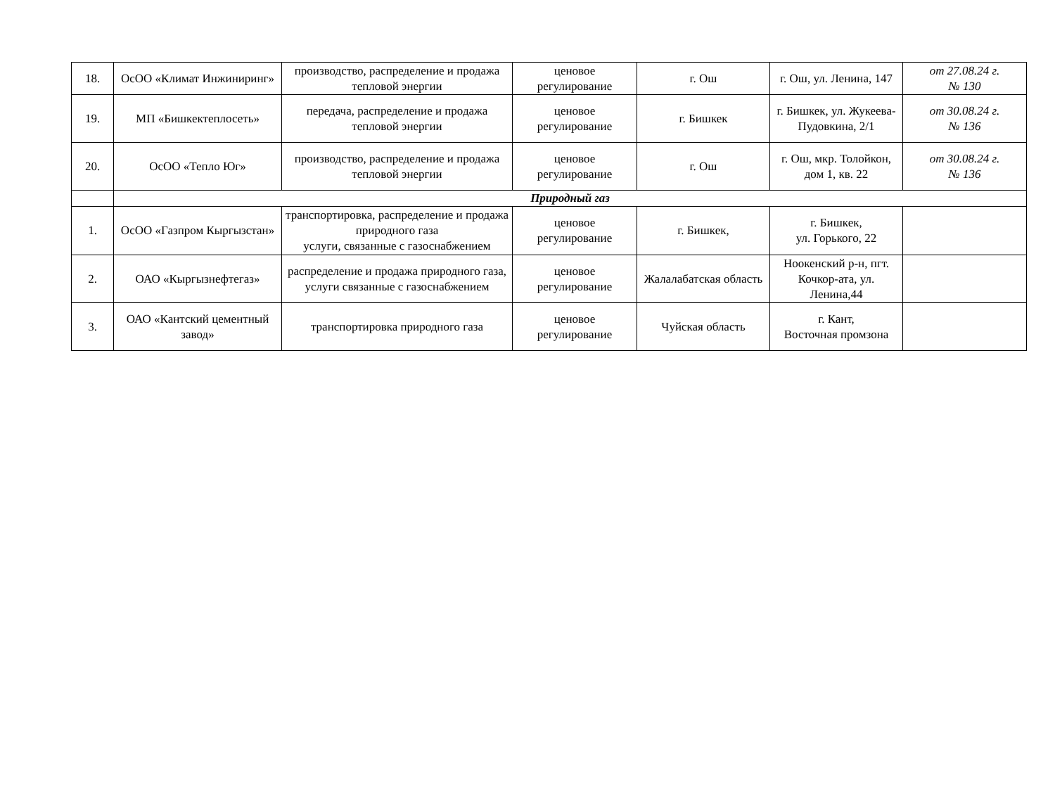| 18. | ОсОО «Климат Инжиниринг» | производство, распределение и продажа тепловой энергии | ценовое регулирование | г. Ош | г. Ош, ул. Ленина, 147 | от 27.08.24 г. № 130 |
| 19. | МП «Бишкектеплосеть» | передача, распределение и продажа тепловой энергии | ценовое регулирование | г. Бишкек | г. Бишкек, ул. Жукеева-Пудовкина, 2/1 | от 30.08.24 г. № 136 |
| 20. | ОсОО «Тепло Юг» | производство, распределение и продажа тепловой энергии | ценовое регулирование | г. Ош | г. Ош, мкр. Толойкон, дом 1, кв. 22 | от 30.08.24 г. № 136 |
| | Природный газ | | | | | |
| 1. | ОсОО «Газпром Кыргызстан» | транспортировка, распределение и продажа природного газа услуги, связанные с газоснабжением | ценовое регулирование | г. Бишкек, | г. Бишкек, ул. Горького, 22 | |
| 2. | ОАО «Кыргызнефтегаз» | распределение и продажа природного газа, услуги связанные с газоснабжением | ценовое регулирование | Жалалабатская область | Ноокенский р-н, пгт. Кочкор-ата, ул. Ленина,44 | |
| 3. | ОАО «Кантский цементный завод» | транспортировка природного газа | ценовое регулирование | Чуйская область | г. Кант, Восточная промзона | |